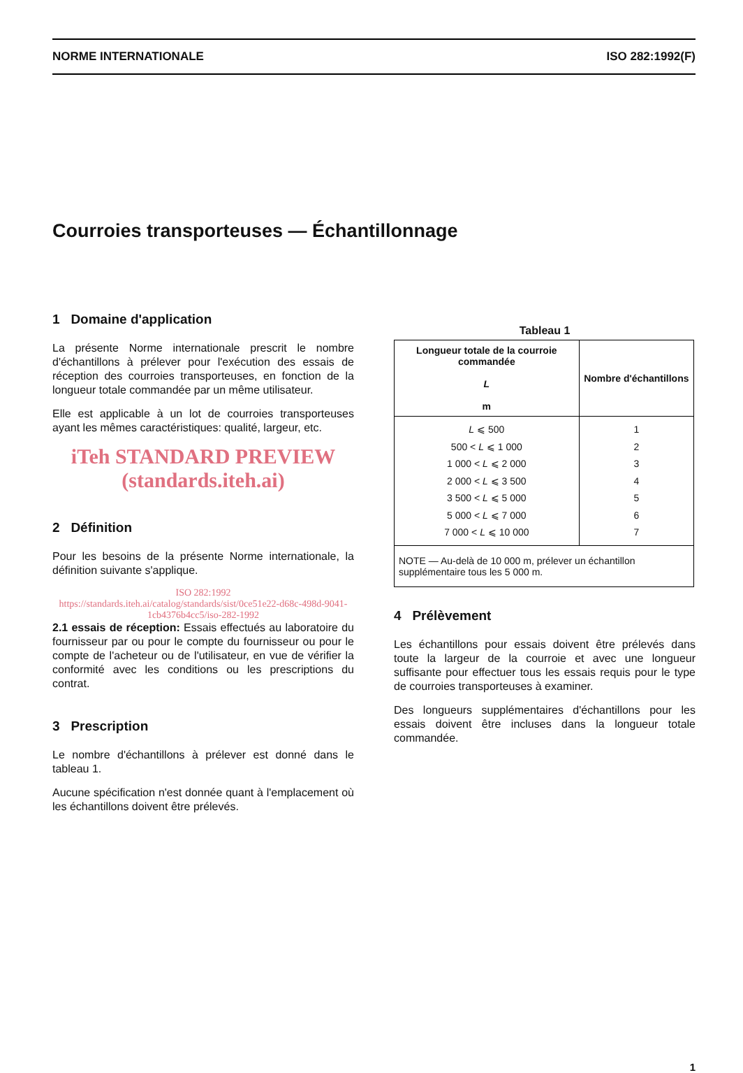NORME INTERNATIONALE ISO 282:1992(F)
Courroies transporteuses — Échantillonnage
1 Domaine d'application
La présente Norme internationale prescrit le nombre d'échantillons à prélever pour l'exécution des essais de réception des courroies transporteuses, en fonction de la longueur totale commandée par un même utilisateur.
Elle est applicable à un lot de courroies transporteuses ayant les mêmes caractéristiques: qualité, largeur, etc.
iTeh STANDARD PREVIEW
(standards.iteh.ai)
2 Définition
Pour les besoins de la présente Norme internationale, la définition suivante s'applique.
ISO 282:1992
https://standards.iteh.ai/catalog/standards/sist/0ce51e22-d68c-498d-9041-1cb4376b4cc5/iso-282-1992
2.1 essais de réception: Essais effectués au laboratoire du fournisseur par ou pour le compte du fournisseur ou pour le compte de l'acheteur ou de l'utilisateur, en vue de vérifier la conformité avec les conditions ou les prescriptions du contrat.
3 Prescription
Le nombre d'échantillons à prélever est donné dans le tableau 1.
Aucune spécification n'est donnée quant à l'emplacement où les échantillons doivent être prélevés.
Tableau 1
| Longueur totale de la courroie commandée L m | Nombre d'échantillons |
| --- | --- |
| L ⩽ 500 500 < L ⩽ 1 000 1 000 < L ⩽ 2 000 2 000 < L ⩽ 3 500 3 500 < L ⩽ 5 000 5 000 < L ⩽ 7 000 7 000 < L ⩽ 10 000 | 1 2 3 4 5 6 7 |
| NOTE — Au-delà de 10 000 m, prélever un échantillon supplémentaire tous les 5 000 m. | |
4 Prélèvement
Les échantillons pour essais doivent être prélevés dans toute la largeur de la courroie et avec une longueur suffisante pour effectuer tous les essais requis pour le type de courroies transporteuses à examiner.
Des longueurs supplémentaires d'échantillons pour les essais doivent être incluses dans la longueur totale commandée.
1